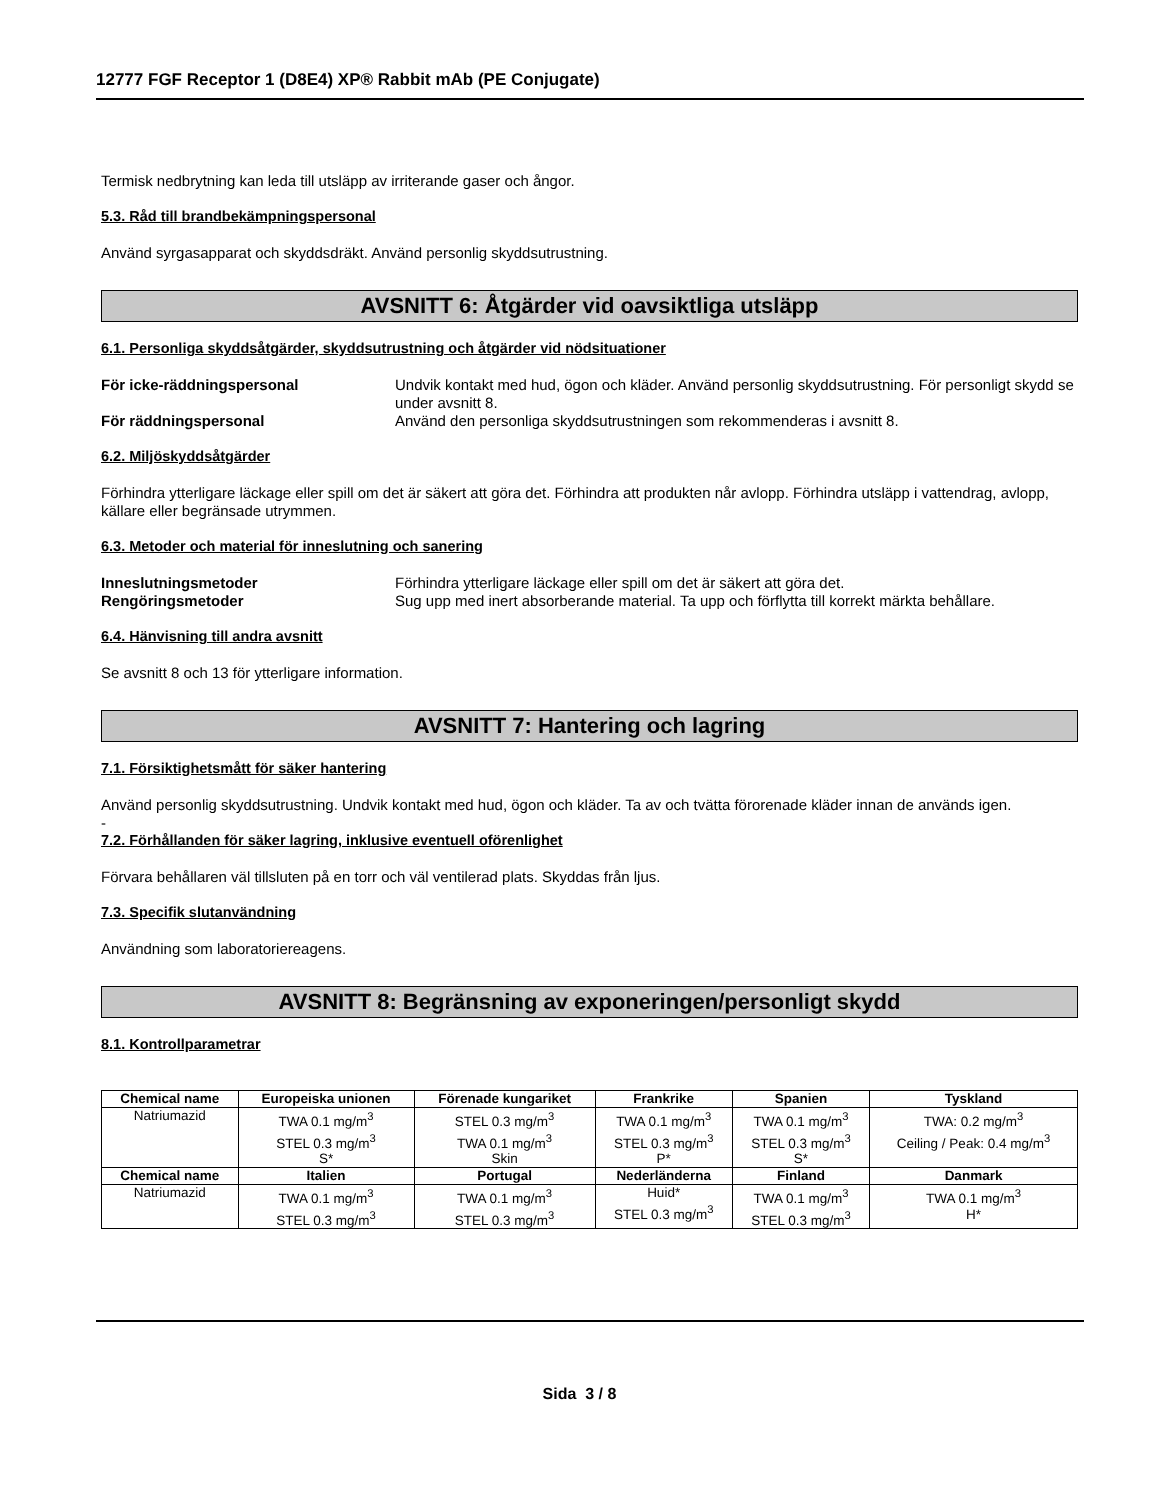12777 FGF Receptor 1 (D8E4) XP® Rabbit mAb (PE Conjugate)
Termisk nedbrytning kan leda till utsläpp av irriterande gaser och ångor.
5.3. Råd till brandbekämpningspersonal
Använd syrgasapparat och skyddsdräkt. Använd personlig skyddsutrustning.
AVSNITT 6: Åtgärder vid oavsiktliga utsläpp
6.1. Personliga skyddsåtgärder, skyddsutrustning och åtgärder vid nödsituationer
För icke-räddningspersonal Undvik kontakt med hud, ögon och kläder. Använd personlig skyddsutrustning. För personligt skydd se under avsnitt 8.
För räddningspersonal Använd den personliga skyddsutrustningen som rekommenderas i avsnitt 8.
6.2. Miljöskyddsåtgärder
Förhindra ytterligare läckage eller spill om det är säkert att göra det. Förhindra att produkten når avlopp. Förhindra utsläpp i vattendrag, avlopp, källare eller begränsade utrymmen.
6.3. Metoder och material för inneslutning och sanering
Inneslutningsmetoder Förhindra ytterligare läckage eller spill om det är säkert att göra det.
Rengöringsmetoder Sug upp med inert absorberande material. Ta upp och förflytta till korrekt märkta behållare.
6.4. Hänvisning till andra avsnitt
Se avsnitt 8 och 13 för ytterligare information.
AVSNITT 7: Hantering och lagring
7.1. Försiktighetsmått för säker hantering
Använd personlig skyddsutrustning. Undvik kontakt med hud, ögon och kläder. Ta av och tvätta förorenade kläder innan de används igen.
-
7.2. Förhållanden för säker lagring, inklusive eventuell oförenlighet
Förvara behållaren väl tillsluten på en torr och väl ventilerad plats. Skyddas från ljus.
7.3. Specifik slutanvändning
Användning som laboratoriereagens.
AVSNITT 8: Begränsning av exponeringen/personligt skydd
8.1. Kontrollparametrar
| Chemical name | Europeiska unionen | Förenade kungariket | Frankrike | Spanien | Tyskland |
| --- | --- | --- | --- | --- | --- |
| Natriumazid | TWA 0.1 mg/m<sup>3</sup> STEL 0.3 mg/m<sup>3</sup> S* | STEL 0.3 mg/m<sup>3</sup> TWA 0.1 mg/m<sup>3</sup> Skin | TWA 0.1 mg/m<sup>3</sup> STEL 0.3 mg/m<sup>3</sup> P* | TWA 0.1 mg/m<sup>3</sup> STEL 0.3 mg/m<sup>3</sup> S* | TWA: 0.2 mg/m<sup>3</sup> Ceiling / Peak: 0.4 mg/m<sup>3</sup> |
| Chemical name | Italien | Portugal | Nederländerna | Finland | Danmark |
| Natriumazid | TWA 0.1 mg/m<sup>3</sup> STEL 0.3 mg/m<sup>3</sup> | TWA 0.1 mg/m<sup>3</sup> STEL 0.3 mg/m<sup>3</sup> | Huid* STEL 0.3 mg/m<sup>3</sup> | TWA 0.1 mg/m<sup>3</sup> STEL 0.3 mg/m<sup>3</sup> | TWA 0.1 mg/m<sup>3</sup> H* |
Sida 3 / 8